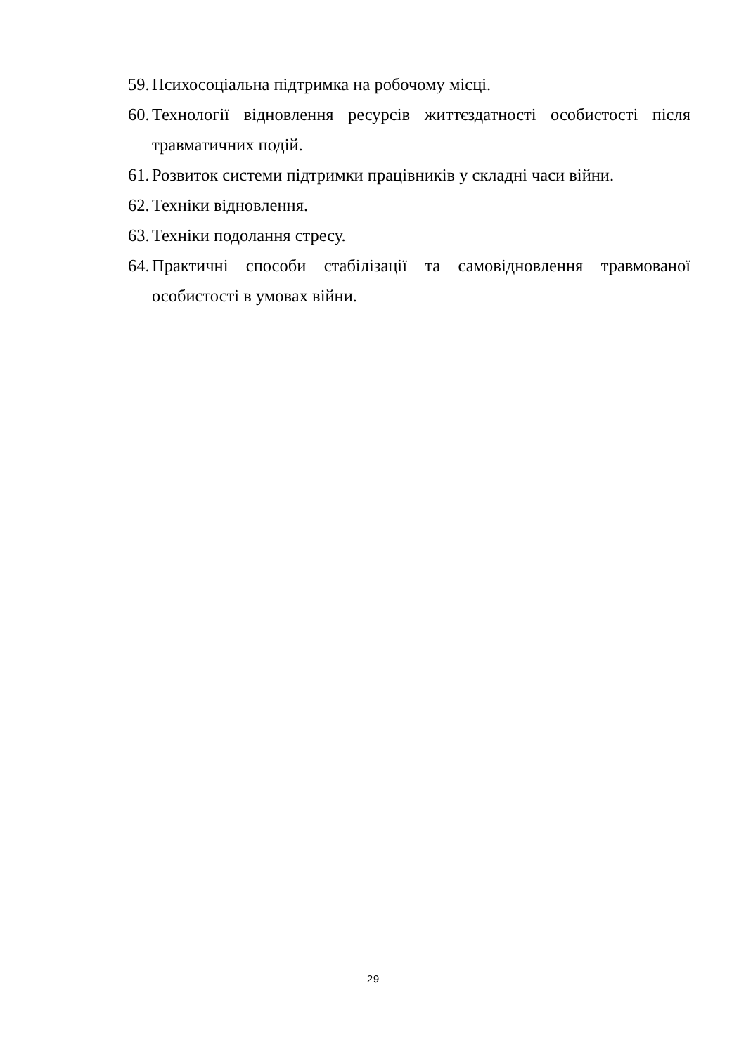59. Психосоціальна підтримка на робочому місці.
60. Технології відновлення ресурсів життєздатності особистості після травматичних подій.
61. Розвиток системи підтримки працівників у складні часи війни.
62. Техніки відновлення.
63. Техніки подолання стресу.
64. Практичні способи стабілізації та самовідновлення травмованої особистості в умовах війни.
29